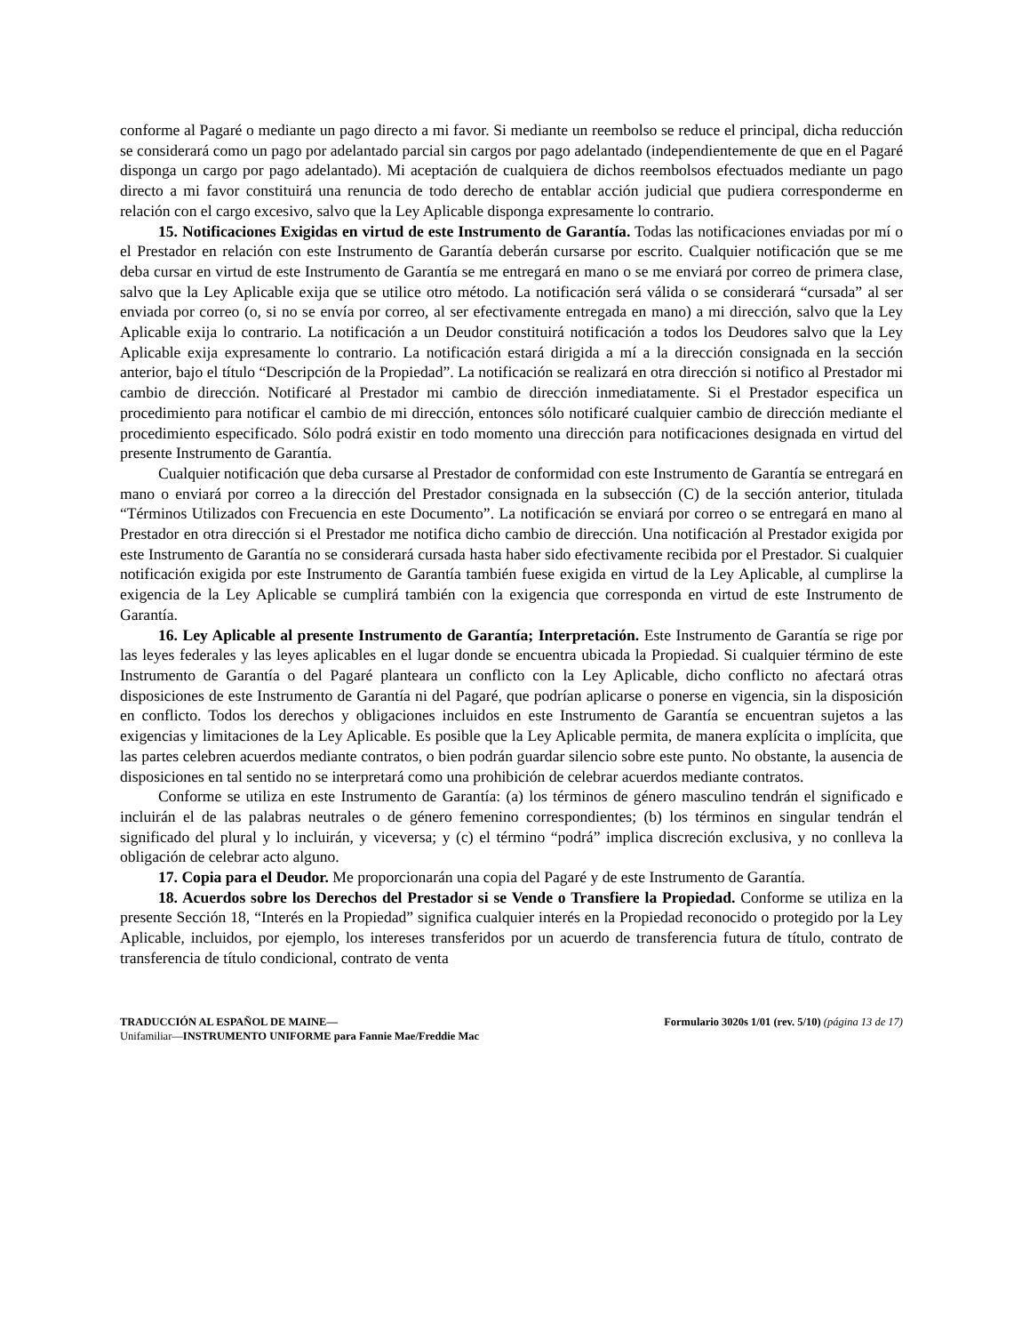conforme al Pagaré o mediante un pago directo a mi favor. Si mediante un reembolso se reduce el principal, dicha reducción se considerará como un pago por adelantado parcial sin cargos por pago adelantado (independientemente de que en el Pagaré disponga un cargo por pago adelantado). Mi aceptación de cualquiera de dichos reembolsos efectuados mediante un pago directo a mi favor constituirá una renuncia de todo derecho de entablar acción judicial que pudiera corresponderme en relación con el cargo excesivo, salvo que la Ley Aplicable disponga expresamente lo contrario.
15. Notificaciones Exigidas en virtud de este Instrumento de Garantía. Todas las notificaciones enviadas por mí o el Prestador en relación con este Instrumento de Garantía deberán cursarse por escrito. Cualquier notificación que se me deba cursar en virtud de este Instrumento de Garantía se me entregará en mano o se me enviará por correo de primera clase, salvo que la Ley Aplicable exija que se utilice otro método. La notificación será válida o se considerará “cursada” al ser enviada por correo (o, si no se envía por correo, al ser efectivamente entregada en mano) a mi dirección, salvo que la Ley Aplicable exija lo contrario. La notificación a un Deudor constituirá notificación a todos los Deudores salvo que la Ley Aplicable exija expresamente lo contrario. La notificación estará dirigida a mí a la dirección consignada en la sección anterior, bajo el título “Descripción de la Propiedad”. La notificación se realizará en otra dirección si notifico al Prestador mi cambio de dirección. Notificaré al Prestador mi cambio de dirección inmediatamente. Si el Prestador especifica un procedimiento para notificar el cambio de mi dirección, entonces sólo notificaré cualquier cambio de dirección mediante el procedimiento especificado. Sólo podrá existir en todo momento una dirección para notificaciones designada en virtud del presente Instrumento de Garantía.
Cualquier notificación que deba cursarse al Prestador de conformidad con este Instrumento de Garantía se entregará en mano o enviará por correo a la dirección del Prestador consignada en la subsección (C) de la sección anterior, titulada “Términos Utilizados con Frecuencia en este Documento”. La notificación se enviará por correo o se entregará en mano al Prestador en otra dirección si el Prestador me notifica dicho cambio de dirección. Una notificación al Prestador exigida por este Instrumento de Garantía no se considerará cursada hasta haber sido efectivamente recibida por el Prestador. Si cualquier notificación exigida por este Instrumento de Garantía también fuese exigida en virtud de la Ley Aplicable, al cumplirse la exigencia de la Ley Aplicable se cumplirá también con la exigencia que corresponda en virtud de este Instrumento de Garantía.
16. Ley Aplicable al presente Instrumento de Garantía; Interpretación. Este Instrumento de Garantía se rige por las leyes federales y las leyes aplicables en el lugar donde se encuentra ubicada la Propiedad. Si cualquier término de este Instrumento de Garantía o del Pagaré planteara un conflicto con la Ley Aplicable, dicho conflicto no afectará otras disposiciones de este Instrumento de Garantía ni del Pagaré, que podrían aplicarse o ponerse en vigencia, sin la disposición en conflicto. Todos los derechos y obligaciones incluidos en este Instrumento de Garantía se encuentran sujetos a las exigencias y limitaciones de la Ley Aplicable. Es posible que la Ley Aplicable permita, de manera explícita o implícita, que las partes celebren acuerdos mediante contratos, o bien podrán guardar silencio sobre este punto. No obstante, la ausencia de disposiciones en tal sentido no se interpretará como una prohibición de celebrar acuerdos mediante contratos.
Conforme se utiliza en este Instrumento de Garantía: (a) los términos de género masculino tendrán el significado e incluirán el de las palabras neutrales o de género femenino correspondientes; (b) los términos en singular tendrán el significado del plural y lo incluirán, y viceversa; y (c) el término “podrá” implica discreción exclusiva, y no conlleva la obligación de celebrar acto alguno.
17. Copia para el Deudor. Me proporcionarán una copia del Pagaré y de este Instrumento de Garantía.
18. Acuerdos sobre los Derechos del Prestador si se Vende o Transfiere la Propiedad. Conforme se utiliza en la presente Sección 18, “Interés en la Propiedad” significa cualquier interés en la Propiedad reconocido o protegido por la Ley Aplicable, incluidos, por ejemplo, los intereses transferidos por un acuerdo de transferencia futura de título, contrato de transferencia de título condicional, contrato de venta
TRADUCCIÓN AL ESPAÑOL DE MAINE— Formulario 3020s 1/01 (rev. 5/10) (página 13 de 17)
Unifamiliar—INSTRUMENTO UNIFORME para Fannie Mae/Freddie Mac